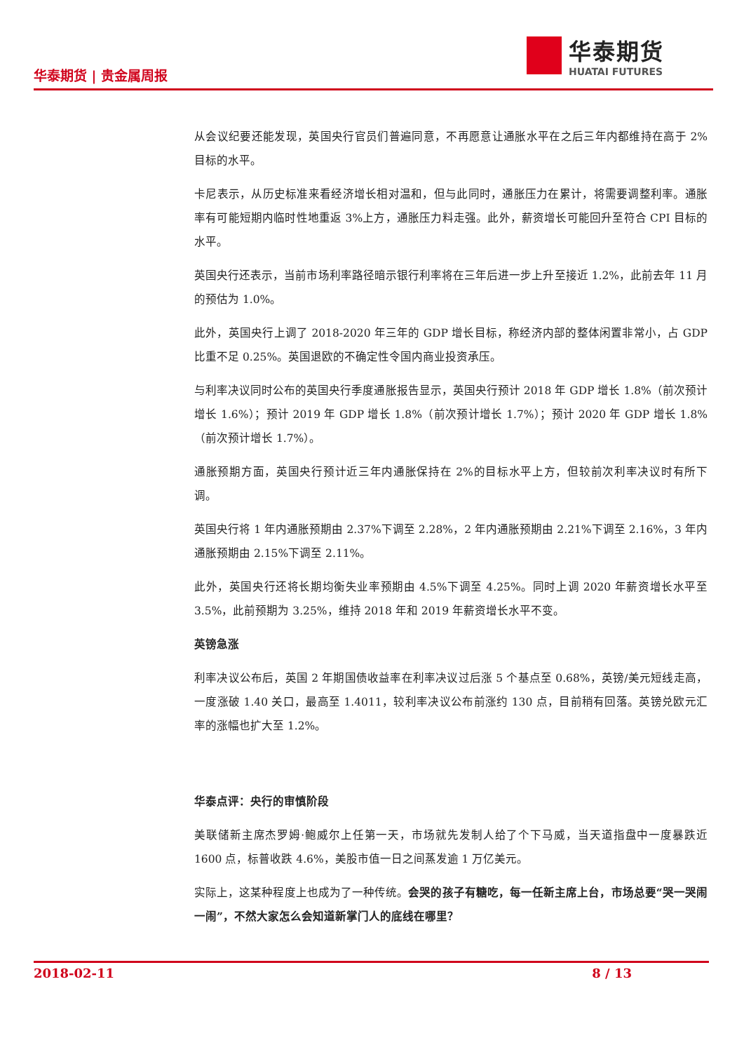华泰期货 | 贵金属周报
华泰期货
HUATAI FUTURES
从会议纪要还能发现，英国央行官员们普遍同意，不再愿意让通胀水平在之后三年内都维持在高于 2%目标的水平。
卡尼表示，从历史标准来看经济增长相对温和，但与此同时，通胀压力在累计，将需要调整利率。通胀率有可能短期内临时性地重返 3%上方，通胀压力料走强。此外，薪资增长可能回升至符合 CPI 目标的水平。
英国央行还表示，当前市场利率路径暗示银行利率将在三年后进一步上升至接近 1.2%，此前去年 11 月的预估为 1.0%。
此外，英国央行上调了 2018-2020 年三年的 GDP 增长目标，称经济内部的整体闲置非常小，占 GDP 比重不足 0.25%。英国退欧的不确定性令国内商业投资承压。
与利率决议同时公布的英国央行季度通胀报告显示，英国央行预计 2018 年 GDP 增长 1.8%（前次预计增长 1.6%）；预计 2019 年 GDP 增长 1.8%（前次预计增长 1.7%）；预计 2020 年 GDP 增长 1.8%（前次预计增长 1.7%）。
通胀预期方面，英国央行预计近三年内通胀保持在 2%的目标水平上方，但较前次利率决议时有所下调。
英国央行将 1 年内通胀预期由 2.37%下调至 2.28%，2 年内通胀预期由 2.21%下调至 2.16%，3 年内通胀预期由 2.15%下调至 2.11%。
此外，英国央行还将长期均衡失业率预期由 4.5%下调至 4.25%。同时上调 2020 年薪资增长水平至 3.5%，此前预期为 3.25%，维持 2018 年和 2019 年薪资增长水平不变。
英镑急涨
利率决议公布后，英国 2 年期国债收益率在利率决议过后涨 5 个基点至 0.68%，英镑/美元短线走高，一度涨破 1.40 关口，最高至 1.4011，较利率决议公布前涨约 130 点，目前稍有回落。英镑兑欧元汇率的涨幅也扩大至 1.2%。
华泰点评：央行的审慎阶段
美联储新主席杰罗姆·鲍威尔上任第一天，市场就先发制人给了个下马威，当天道指盘中一度暴跌近 1600 点，标普收跌 4.6%，美股市值一日之间蒸发逾 1 万亿美元。
实际上，这某种程度上也成为了一种传统。会哭的孩子有糖吃，每一任新主席上台，市场总要“哭一哭闹一闹”，不然大家怎么会知道新掌门人的底线在哪里？
2018-02-11 8 / 13